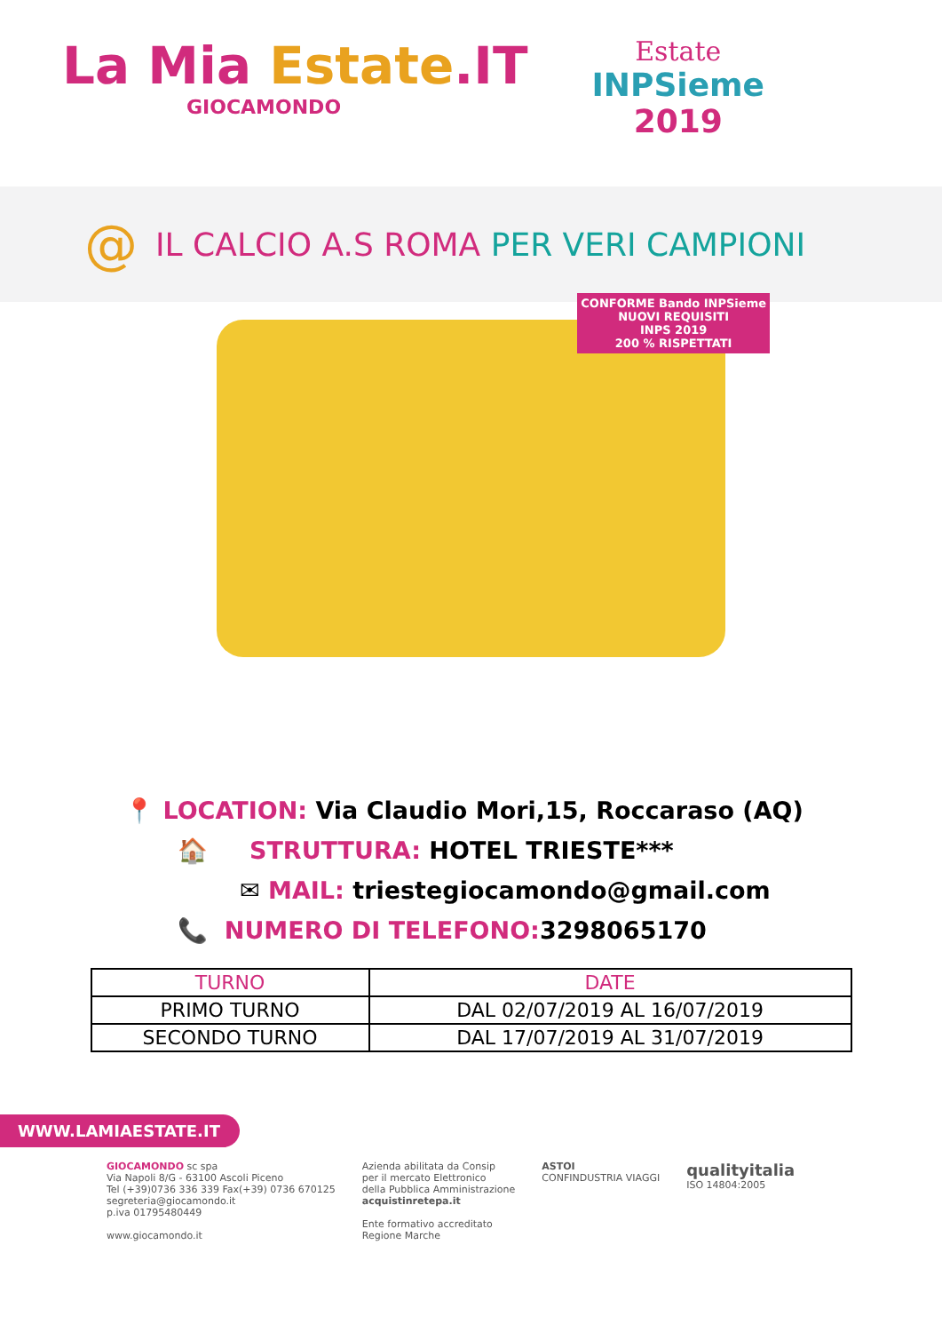La Mia Estate.IT
GIOCAMONDO
Estate
INPSieme
2019
@
IL CALCIO A.S ROMA PER VERI CAMPIONI
CONFORME Bando INPSieme
NUOVI REQUISITI
INPS 2019
200 % RISPETTATI
📍 LOCATION: Via Claudio Mori,15, Roccaraso (AQ)
🏠 STRUTTURA: HOTEL TRIESTE***
✉ MAIL: triestegiocamondo@gmail.com
📞 NUMERO DI TELEFONO: 3298065170
| TURNO | DATE |
| --- | --- |
| PRIMO TURNO | DAL 02/07/2019 AL 16/07/2019 |
| SECONDO TURNO | DAL 17/07/2019 AL 31/07/2019 |
WWW.LAMIAESTATE.IT
GIOCAMONDO sc spa
Via Napoli 8/G - 63100 Ascoli Piceno
Tel (+39)0736 336 339 Fax(+39) 0736 670125
segreteria@giocamondo.it
p.iva 01795480449
www.giocamondo.it
Azienda abilitata da Consip
per il mercato Elettronico
della Pubblica Amministrazione
acquistinretepa.it
Ente formativo accreditato
Regione Marche
ASTOI
CONFINDUSTRIA VIAGGI
qualityitalia
ISO 14804:2005